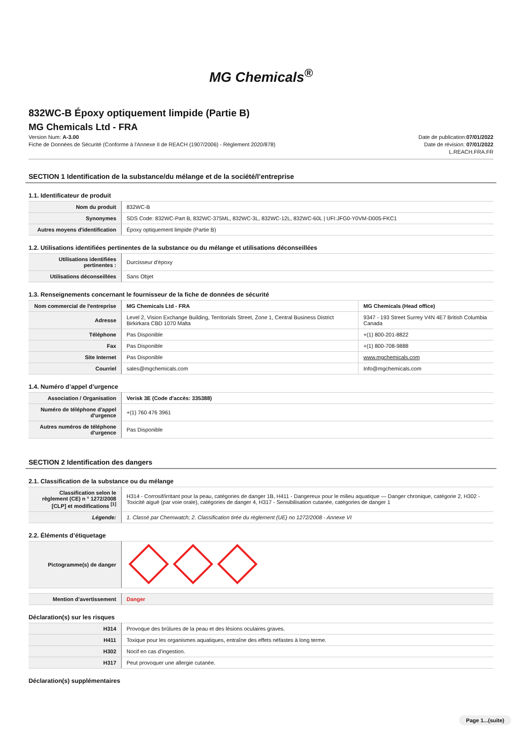MG Chemicals<sup>®</sup>
832WC-B Époxy optiquement limpide (Partie B)
MG Chemicals Ltd - FRA
Version Num: A-3.00
Fiche de Données de Sécurité (Conforme à l'Annexe II de REACH (1907/2006) - Règlement 2020/878)
Date de publication:07/01/2022
Date de révision: 07/01/2022
L.REACH.FRA.FR
SECTION 1 Identification de la substance/du mélange et de la société/l’entreprise
1.1. Identificateur de produit
| Nom du produit | 832WC-B |
| Synonymes | SDS Code: 832WC-Part B, 832WC-375ML, 832WC-3L, 832WC-12L, 832WC-60L / UFI:JFG0-Y0VM-D005-FKC1 |
| Autres moyens d'identification | Époxy optiquement limpide (Partie B) |
1.2. Utilisations identifiées pertinentes de la substance ou du mélange et utilisations déconseillées
| Utilisations identifiées pertinentes : | Durcisseur d'époxy |
| Utilisations déconseillées | Sans Objet |
1.3. Renseignements concernant le fournisseur de la fiche de données de sécurité
| Nom commercial de l'entreprise | MG Chemicals Ltd - FRA | MG Chemicals (Head office) |
| Adresse | Level 2, Vision Exchange Building, Territorials Street, Zone 1, Central Business District Birkirkara CBD 1070 Malta | 9347 - 193 Street Surrey V4N 4E7 British Columbia Canada |
| Téléphone | Pas Disponible | +(1) 800-201-8822 |
| Fax | Pas Disponible | +(1) 800-708-9888 |
| Site Internet | Pas Disponible | www.mgchemicals.com |
| Courriel | sales@mgchemicals.com | Info@mgchemicals.com |
1.4. Numéro d’appel d’urgence
| Association / Organisation | Verisk 3E (Code d'accès: 335388) |
| Numéro de téléphone d'appel d'urgence | +(1) 760 476 3961 |
| Autres numéros de téléphone d'urgence | Pas Disponible |
SECTION 2 Identification des dangers
2.1. Classification de la substance ou du mélange
| Classification selon le règlement (CE) n ° 1272/2008 [CLP] et modifications <sup>[1]</sup> | H314 - Corrosif/irritant pour la peau, catégories de danger 1B, H411 - Dangereux pour le milieu aquatique — Danger chronique, catégorie 2, H302 - Toxicité aiguë (par voie orale), catégories de danger 4, H317 - Sensibilisation cutanée, catégories de danger 1 |
| Légende: | 1. Classé par Chemwatch; 2. Classification tirée du règlement (UE) no 1272/2008 - Annexe VI |
2.2. Éléments d’étiquetage
| Pictogramme(s) de danger | |
| Mention d’avertissement | Danger |
Déclaration(s) sur les risques
| H314 | Provoque des brûlures de la peau et des lésions oculaires graves. |
| H411 | Toxique pour les organismes aquatiques, entraîne des effets néfastes à long terme. |
| H302 | Nocif en cas d'ingestion. |
| H317 | Peut provoquer une allergie cutanée. |
Déclaration(s) supplémentaires
Page 1...(suite)